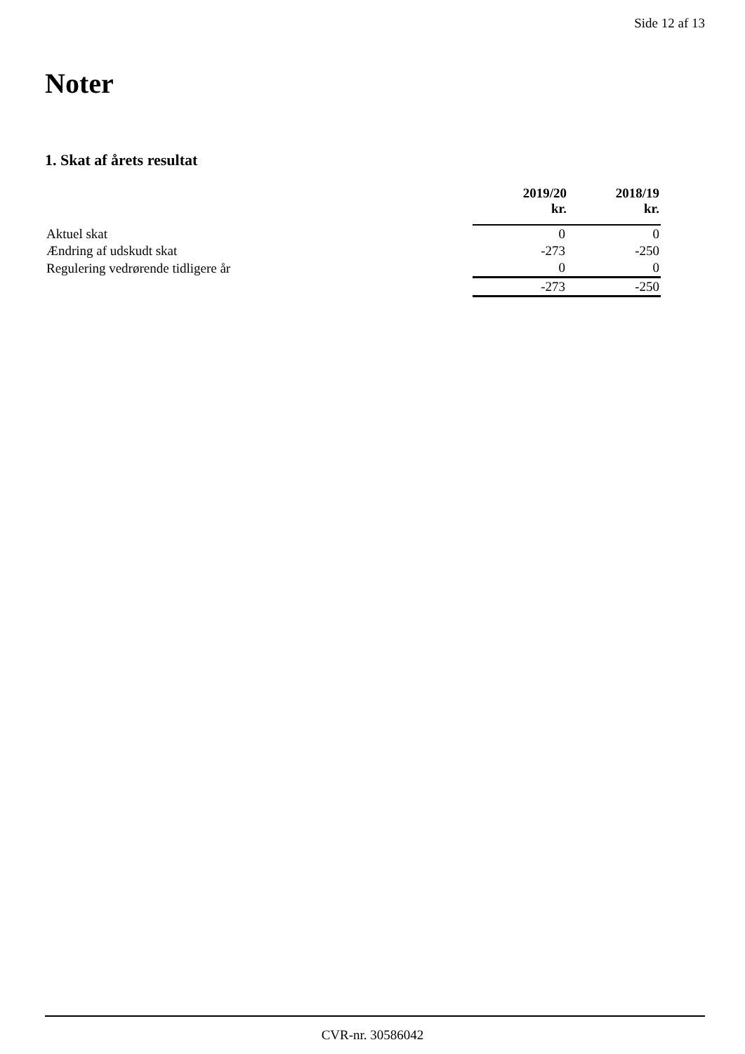Side 12 af 13
Noter
1. Skat af årets resultat
| | 2019/20 kr. | 2018/19 kr. |
| --- | --- | --- |
| Aktuel skat | 0 | 0 |
| Ændring af udskudt skat | -273 | -250 |
| Regulering vedrørende tidligere år | 0 | 0 |
| | -273 | -250 |
CVR-nr. 30586042